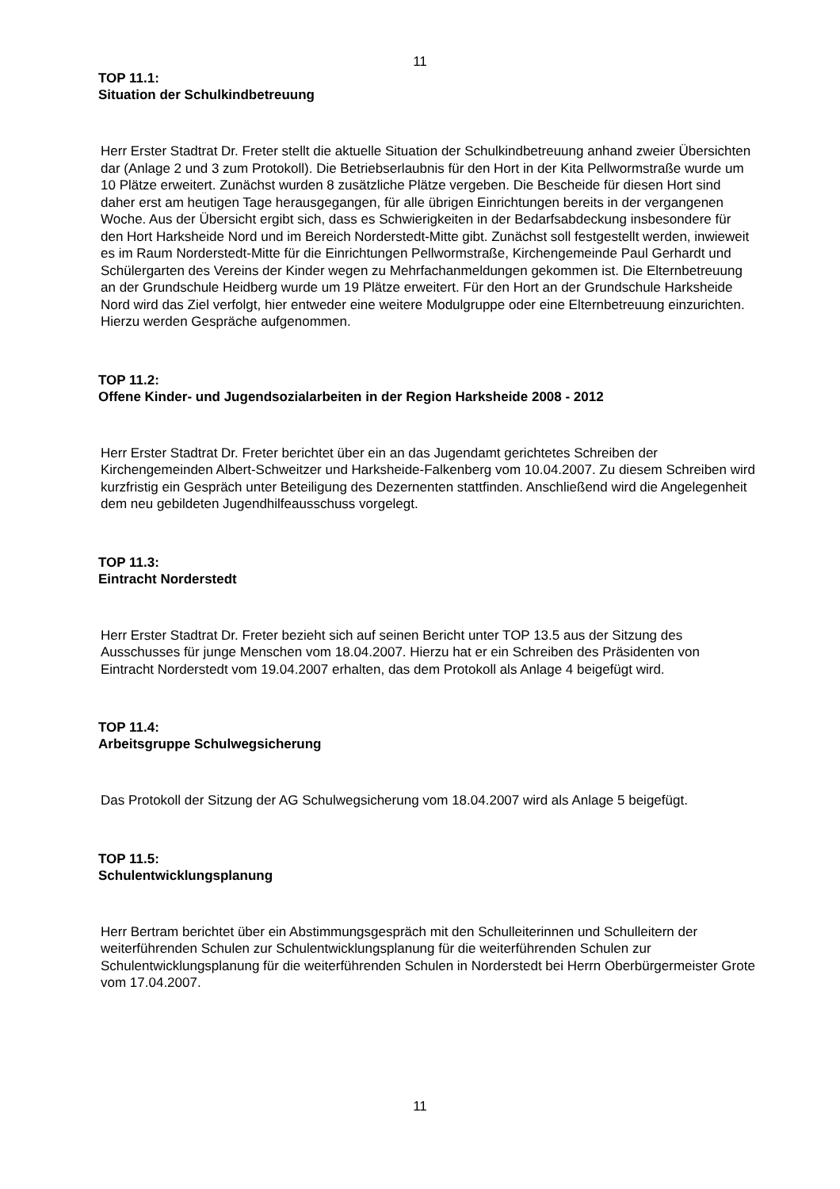11
TOP 11.1:
Situation der Schulkindbetreuung
Herr Erster Stadtrat Dr. Freter stellt die aktuelle Situation der Schulkindbetreuung anhand zweier Übersichten dar (Anlage 2 und 3 zum Protokoll). Die Betriebserlaubnis für den Hort in der Kita Pellwormstraße wurde um 10 Plätze erweitert. Zunächst wurden 8 zusätzliche Plätze vergeben. Die Bescheide für diesen Hort sind daher erst am heutigen Tage herausgegangen, für alle übrigen Einrichtungen bereits in der vergangenen Woche. Aus der Übersicht ergibt sich, dass es Schwierigkeiten in der Bedarfsabdeckung insbesondere für den Hort Harksheide Nord und im Bereich Norderstedt-Mitte gibt. Zunächst soll festgestellt werden, inwieweit es im Raum Norderstedt-Mitte für die Einrichtungen Pellwormstraße, Kirchengemeinde Paul Gerhardt und Schülergarten des Vereins der Kinder wegen zu Mehrfachanmeldungen gekommen ist. Die Elternbetreuung an der Grundschule Heidberg wurde um 19 Plätze erweitert. Für den Hort an der Grundschule Harksheide Nord wird das Ziel verfolgt, hier entweder eine weitere Modulgruppe oder eine Elternbetreuung einzurichten. Hierzu werden Gespräche aufgenommen.
TOP 11.2:
Offene Kinder- und Jugendsozialarbeiten in der Region Harksheide 2008 - 2012
Herr Erster Stadtrat Dr. Freter berichtet über ein an das Jugendamt gerichtetes Schreiben der Kirchengemeinden Albert-Schweitzer und Harksheide-Falkenberg vom 10.04.2007. Zu diesem Schreiben wird kurzfristig ein Gespräch unter Beteiligung des Dezernenten stattfinden. Anschließend wird die Angelegenheit dem neu gebildeten Jugendhilfeausschuss vorgelegt.
TOP 11.3:
Eintracht Norderstedt
Herr Erster Stadtrat Dr. Freter bezieht sich auf seinen Bericht unter TOP 13.5 aus der Sitzung des Ausschusses für junge Menschen vom 18.04.2007. Hierzu hat er ein Schreiben des Präsidenten von Eintracht Norderstedt vom 19.04.2007 erhalten, das dem Protokoll als Anlage 4 beigefügt wird.
TOP 11.4:
Arbeitsgruppe Schulwegsicherung
Das Protokoll der Sitzung der AG Schulwegsicherung vom 18.04.2007 wird als Anlage 5 beigefügt.
TOP 11.5:
Schulentwicklungsplanung
Herr Bertram berichtet über ein Abstimmungsgespräch mit den Schulleiterinnen und Schulleitern der weiterführenden Schulen zur Schulentwicklungsplanung für die weiterführenden Schulen zur Schulentwicklungsplanung für die weiterführenden Schulen in Norderstedt bei Herrn Oberbürgermeister Grote vom 17.04.2007.
11